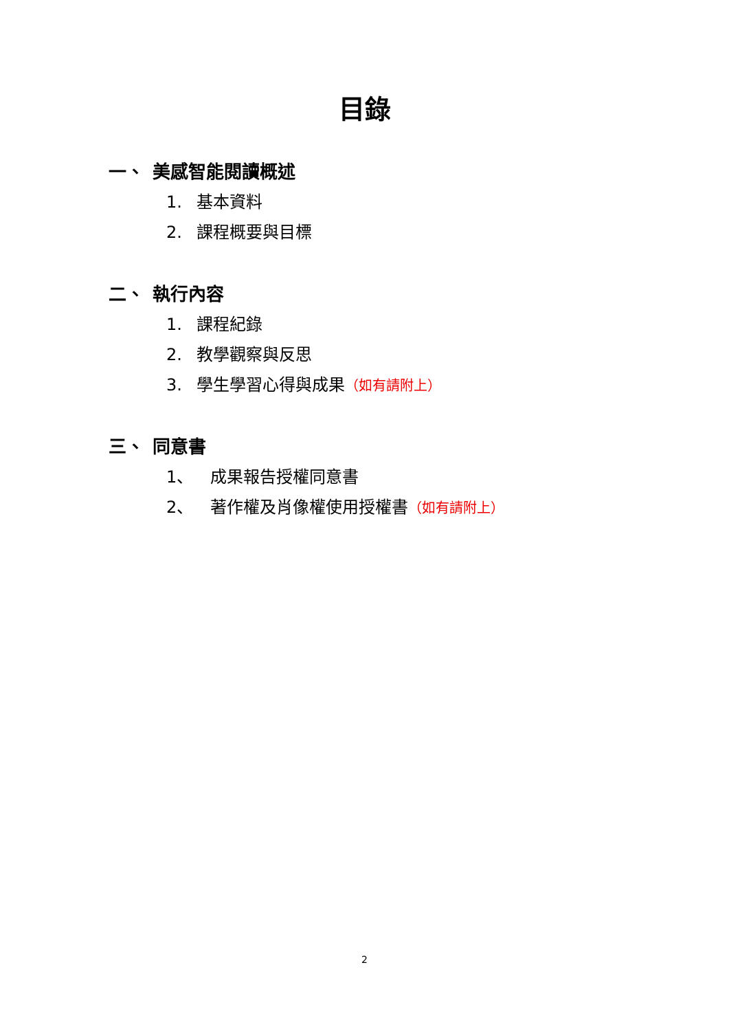目錄
一、 美感智能閱讀概述
1. 基本資料
2. 課程概要與目標
二、 執行內容
1. 課程紀錄
2. 教學觀察與反思
3. 學生學習心得與成果（如有請附上）
三、 同意書
1、 成果報告授權同意書
2、 著作權及肖像權使用授權書（如有請附上）
2